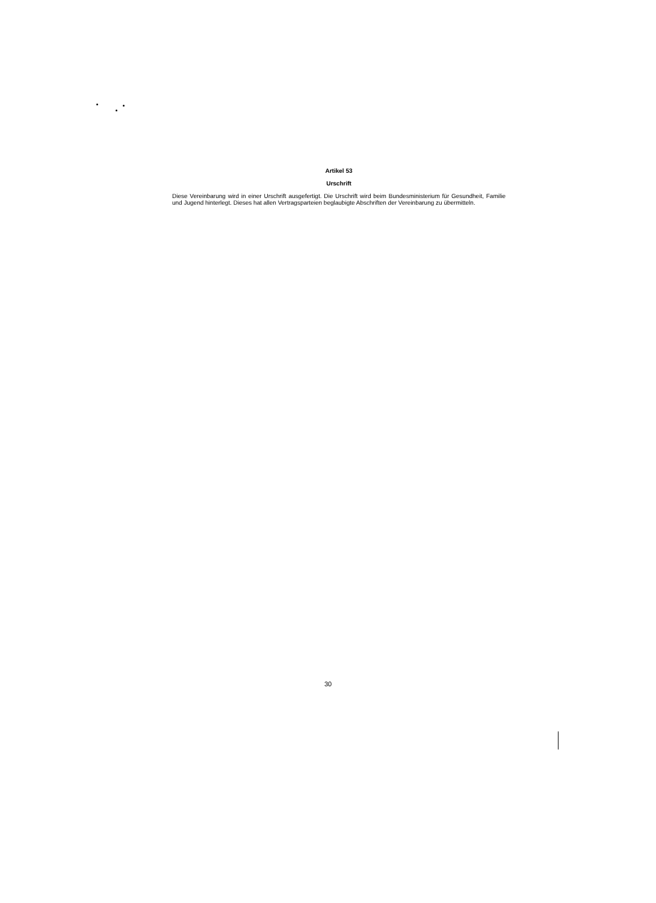Artikel 53
Urschrift
Diese Vereinbarung wird in einer Urschrift ausgefertigt. Die Urschrift wird beim Bundesministerium für Gesundheit, Familie und Jugend hinterlegt. Dieses hat allen Vertragsparteien beglaubigte Abschriften der Vereinbarung zu übermitteln.
30